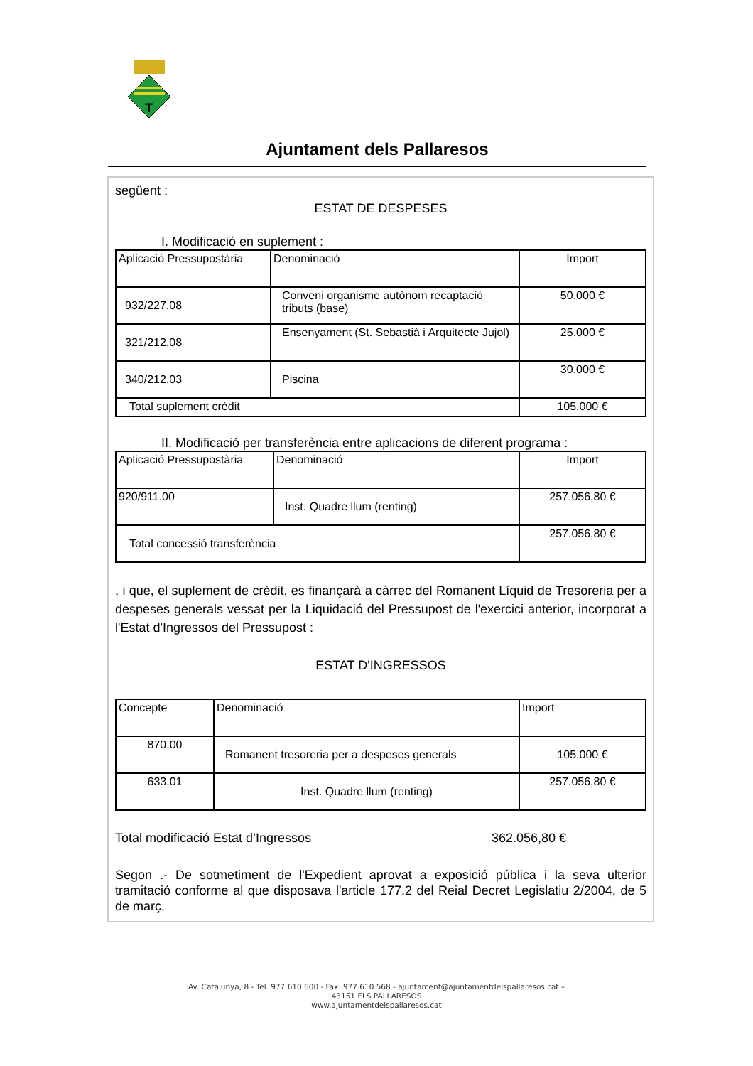T
Ajuntament dels Pallaresos
següent :
ESTAT DE DESPESES
I. Modificació en suplement :
| Aplicació Pressupostària | Denominació | Import |
| 932/227.08 | Conveni organisme autònom recaptació tributs (base) | 50.000 € |
| 321/212.08 | Ensenyament (St. Sebastià i Arquitecte Jujol) | 25.000 € |
| 340/212.03 | Piscina | 30.000 € |
| Total suplement crèdit | | 105.000 € |
II. Modificació per transferència entre aplicacions de diferent programa :
| Aplicació Pressupostària | Denominació | Import |
| 920/911.00 | Inst. Quadre llum (renting) | 257.056,80 € |
| Total concessió transferència | | 257.056,80 € |
, i que, el suplement de crèdit, es finançarà a càrrec del Romanent Líquid de Tresoreria per a despeses generals vessat per la Liquidació del Pressupost de l'exercici anterior, incorporat a l'Estat d'Ingressos del Pressupost :
ESTAT D'INGRESSOS
| Concepte | Denominació | Import |
| 870.00 | Romanent tresoreria per a despeses generals | 105.000 € |
| 633.01 | Inst. Quadre llum (renting) | 257.056,80 € |
Total modificació Estat d’Ingressos 362.056,80 €
Segon .- De sotmetiment de l'Expedient aprovat a exposició pública i la seva ulterior tramitació conforme al que disposava l'article 177.2 del Reial Decret Legislatiu 2/2004, de 5 de març.
Av. Catalunya, 8 - Tel. 977 610 600 - Fax. 977 610 568 - ajuntament@ajuntamentdelspallaresos.cat –
43151 ELS PALLARESOS
www.ajuntamentdelspallaresos.cat